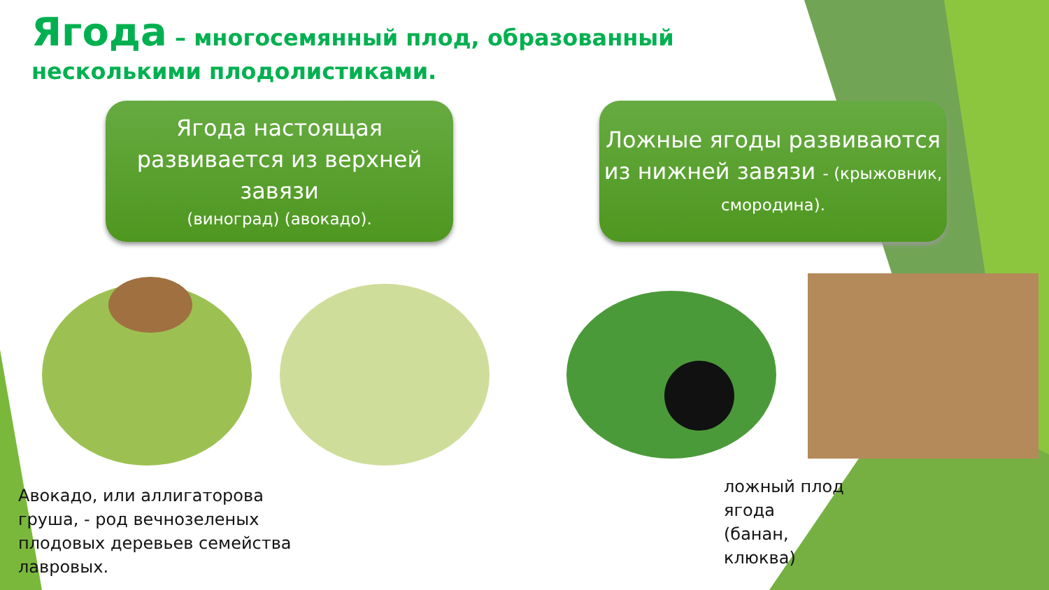Ягода – многосемянный плод, образованный несколькими плодолистиками.
Ягода настоящая развивается из верхней завязи
(виноград) (авокадо).
Ложные ягоды развиваются из нижней завязи - (крыжовник, смородина).
Авокадо, или аллигаторова
груша, - род вечнозеленых
плодовых деревьев семейства
лавровых.
ложный плод
ягода
(банан,
клюква)